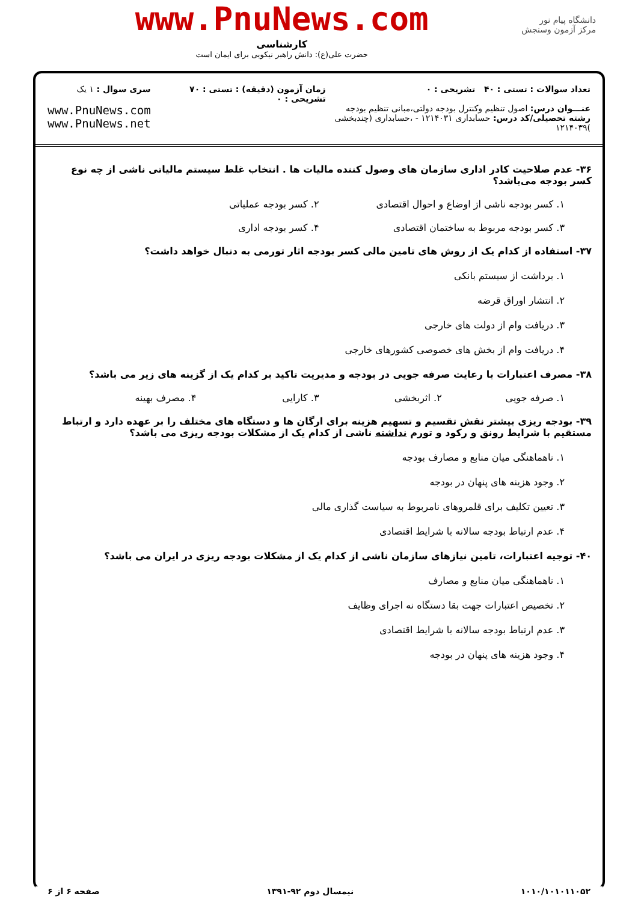دانشگاه پیام نور
مرکز آزمون وسنجش
www.PnuNews.com
کارشناسی
حضرت علی(ع): دانش راهبر نیکویی برای ایمان است
تعداد سوالات : تستی : ۴۰ تشریحی : ۰
عنـــوان درس: اصول تنظیم وکنترل بودجه دولتی،مبانی تنظیم بودجه
رشته تحصیلی/کد درس: حسابداری ۱۲۱۴۰۳۱ - ،حسابداری (چندبخشی )۱۲۱۴۰۳۹
زمان آزمون (دقیقه) : تستی : ۷۰ تشریحی : ۰
سری سوال : ۱ یک
www.PnuNews.com
www.PnuNews.net
۳۶- عدم صلاحیت کادر اداری سازمان های وصول کننده مالیات ها . انتخاب غلط سیستم مالیاتی ناشی از چه نوع کسر بودجه می‌باشد؟
۱. کسر بودجه ناشی از اوضاع و احوال اقتصادی
۲. کسر بودجه عملیاتی
۳. کسر بودجه مربوط به ساختمان اقتصادی
۴. کسر بودجه اداری
۳۷- استفاده از کدام یک از روش های تامین مالی کسر بودجه اثار تورمی به دنبال خواهد داشت؟
۱. برداشت از سیستم بانکی
۲. انتشار اوراق قرضه
۳. دریافت وام از دولت های خارجی
۴. دریافت وام از بخش های خصوصی کشورهای خارجی
۳۸- مصرف اعتبارات با رعایت صرفه جویی در بودجه و مدیریت تاکید بر کدام یک از گزینه های زیر می باشد؟
۱. صرفه جویی ۲. اثربخشی ۳. کارایی ۴. مصرف بهینه
۳۹- بودجه ریزی بیشتر نقش تقسیم و تسهیم هزینه برای ارگان ها و دستگاه های مختلف را بر عهده دارد و ارتباط مستقیم با شرایط رونق و رکود و تورم نداشته ناشی از کدام یک از مشکلات بودجه ریزی می باشد؟
۱. ناهماهنگی میان منابع و مصارف بودجه
۲. وجود هزینه های پنهان در بودجه
۳. تعیین تکلیف برای قلمروهای نامربوط به سیاست گذاری مالی
۴. عدم ارتباط بودجه سالانه با شرایط اقتصادی
۴۰- توجیه اعتبارات، تامین نیازهای سازمان ناشی از کدام یک از مشکلات بودجه ریزی در ایران می باشد؟
۱. ناهماهنگی میان منابع و مصارف
۲. تخصیص اعتبارات جهت بقا دستگاه نه اجرای وظایف
۳. عدم ارتباط بودجه سالانه با شرایط اقتصادی
۴. وجود هزینه های پنهان در بودجه
۱۰۱۰/۱۰۱۰۱۱۰۵۲ نیمسال دوم ۹۲-۱۳۹۱ صفحه ۶ از ۶